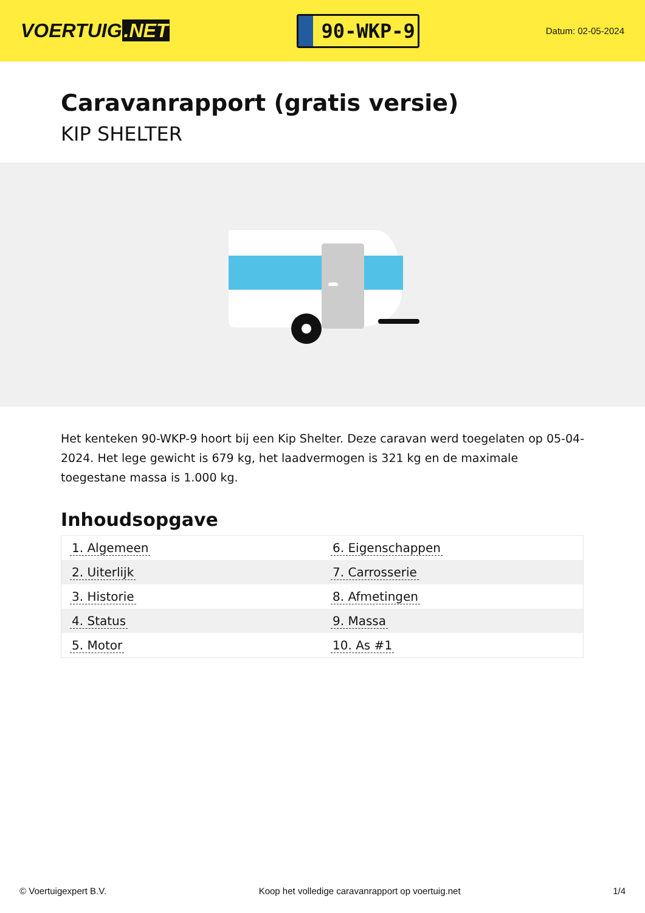VOERTUIG.NET
90-WKP-9
Datum: 02-05-2024
Caravanrapport (gratis versie)
KIP SHELTER
Het kenteken 90-WKP-9 hoort bij een Kip Shelter. Deze caravan werd toegelaten op 05-04-2024. Het lege gewicht is 679 kg, het laadvermogen is 321 kg en de maximale toegestane massa is 1.000 kg.
Inhoudsopgave
| 1. Algemeen | 6. Eigenschappen |
| 2. Uiterlijk | 7. Carrosserie |
| 3. Historie | 8. Afmetingen |
| 4. Status | 9. Massa |
| 5. Motor | 10. As #1 |
© Voertuigexpert B.V. Koop het volledige caravanrapport op voertuig.net 1/4